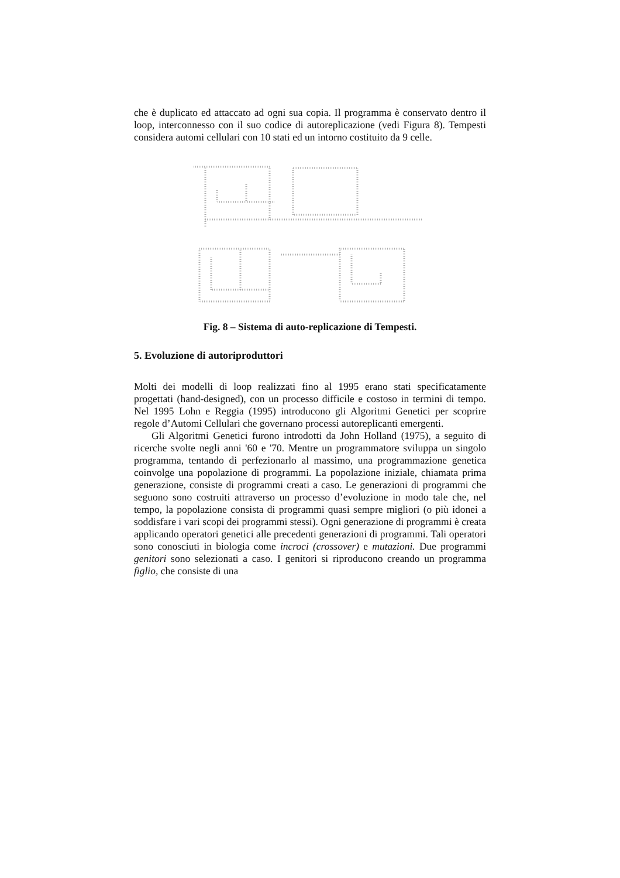che è duplicato ed attaccato ad ogni sua copia. Il programma è conservato dentro il loop, interconnesso con il suo codice di autoreplicazione (vedi Figura 8). Tempesti considera automi cellulari con 10 stati ed un intorno costituito da 9 celle.
Fig. 8 – Sistema di auto-replicazione di Tempesti.
5. Evoluzione di autoriproduttori
Molti dei modelli di loop realizzati fino al 1995 erano stati specificatamente progettati (hand-designed), con un processo difficile e costoso in termini di tempo. Nel 1995 Lohn e Reggia (1995) introducono gli Algoritmi Genetici per scoprire regole d’Automi Cellulari che governano processi autoreplicanti emergenti.
Gli Algoritmi Genetici furono introdotti da John Holland (1975), a seguito di ricerche svolte negli anni '60 e '70. Mentre un programmatore sviluppa un singolo programma, tentando di perfezionarlo al massimo, una programmazione genetica coinvolge una popolazione di programmi. La popolazione iniziale, chiamata prima generazione, consiste di programmi creati a caso. Le generazioni di programmi che seguono sono costruiti attraverso un processo d’evoluzione in modo tale che, nel tempo, la popolazione consista di programmi quasi sempre migliori (o più idonei a soddisfare i vari scopi dei programmi stessi). Ogni generazione di programmi è creata applicando operatori genetici alle precedenti generazioni di programmi. Tali operatori sono conosciuti in biologia come incroci (crossover) e mutazioni. Due programmi genitori sono selezionati a caso. I genitori si riproducono creando un programma figlio, che consiste di una